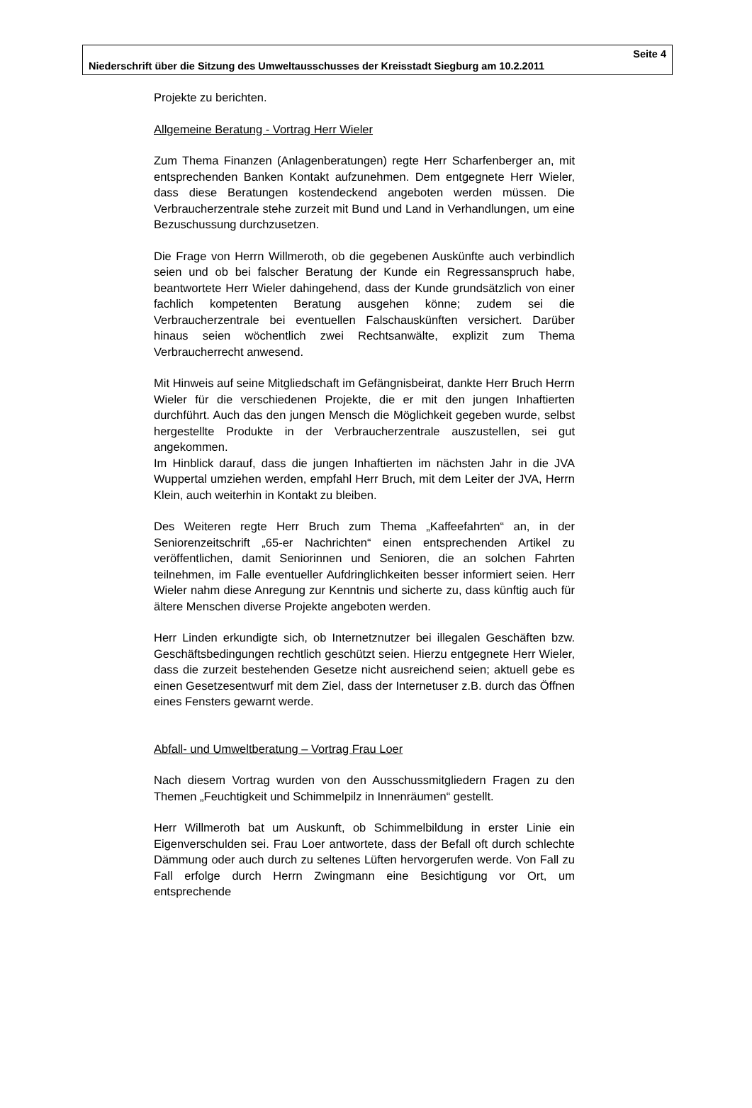Seite 4
Niederschrift über die Sitzung des Umweltausschusses der Kreisstadt Siegburg am 10.2.2011
Projekte zu berichten.
Allgemeine Beratung - Vortrag Herr Wieler
Zum Thema Finanzen (Anlagenberatungen) regte Herr Scharfenberger an, mit entsprechenden Banken Kontakt aufzunehmen. Dem entgegnete Herr Wieler, dass diese Beratungen kostendeckend angeboten werden müssen. Die Verbraucherzentrale stehe zurzeit mit Bund und Land in Verhandlungen, um eine Bezuschussung durchzusetzen.
Die Frage von Herrn Willmeroth, ob die gegebenen Auskünfte auch verbindlich seien und ob bei falscher Beratung der Kunde ein Regressanspruch habe, beantwortete Herr Wieler dahingehend, dass der Kunde grundsätzlich von einer fachlich kompetenten Beratung ausgehen könne; zudem sei die Verbraucherzentrale bei eventuellen Falschauskünften versichert. Darüber hinaus seien wöchentlich zwei Rechtsanwälte, explizit zum Thema Verbraucherrecht anwesend.
Mit Hinweis auf seine Mitgliedschaft im Gefängnisbeirat, dankte Herr Bruch Herrn Wieler für die verschiedenen Projekte, die er mit den jungen Inhaftierten durchführt. Auch das den jungen Mensch die Möglichkeit gegeben wurde, selbst hergestellte Produkte in der Verbraucherzentrale auszustellen, sei gut angekommen.
Im Hinblick darauf, dass die jungen Inhaftierten im nächsten Jahr in die JVA Wuppertal umziehen werden, empfahl Herr Bruch, mit dem Leiter der JVA, Herrn Klein, auch weiterhin in Kontakt zu bleiben.
Des Weiteren regte Herr Bruch zum Thema „Kaffeefahrten“ an, in der Seniorenzeitschrift „65-er Nachrichten“ einen entsprechenden Artikel zu veröffentlichen, damit Seniorinnen und Senioren, die an solchen Fahrten teilnehmen, im Falle eventueller Aufdringlichkeiten besser informiert seien. Herr Wieler nahm diese Anregung zur Kenntnis und sicherte zu, dass künftig auch für ältere Menschen diverse Projekte angeboten werden.
Herr Linden erkundigte sich, ob Internetznutzer bei illegalen Geschäften bzw. Geschäftsbedingungen rechtlich geschützt seien. Hierzu entgegnete Herr Wieler, dass die zurzeit bestehenden Gesetze nicht ausreichend seien; aktuell gebe es einen Gesetzesentwurf mit dem Ziel, dass der Internetuser z.B. durch das Öffnen eines Fensters gewarnt werde.
Abfall- und Umweltberatung – Vortrag Frau Loer
Nach diesem Vortrag wurden von den Ausschussmitgliedern Fragen zu den Themen „Feuchtigkeit und Schimmelpilz in Innenräumen“ gestellt.
Herr Willmeroth bat um Auskunft, ob Schimmelbildung in erster Linie ein Eigenverschulden sei. Frau Loer antwortete, dass der Befall oft durch schlechte Dämmung oder auch durch zu seltenes Lüften hervorgerufen werde. Von Fall zu Fall erfolge durch Herrn Zwingmann eine Besichtigung vor Ort, um entsprechende